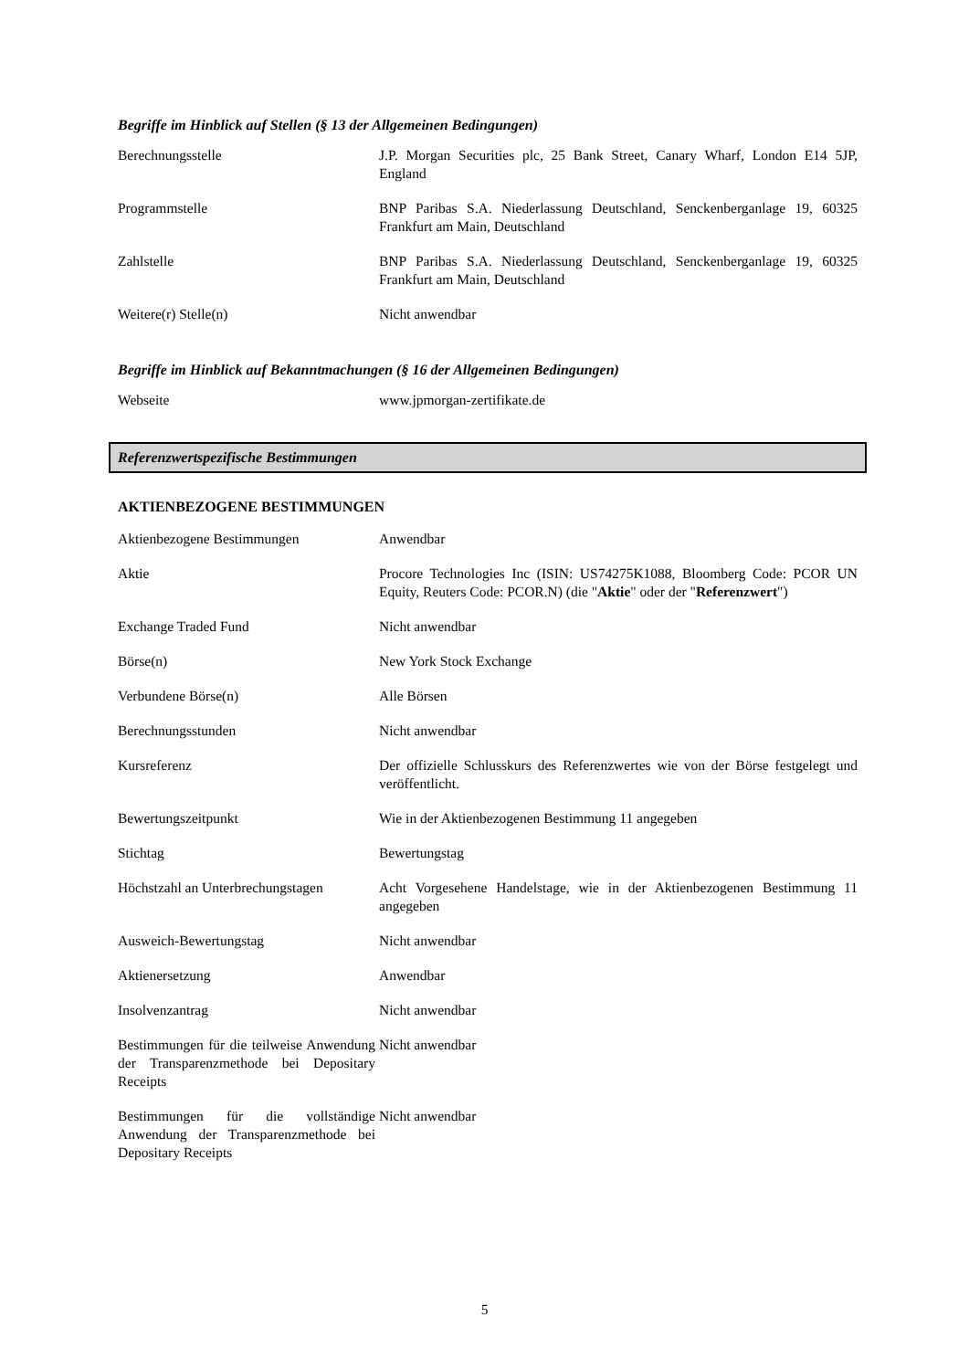Begriffe im Hinblick auf Stellen (§ 13 der Allgemeinen Bedingungen)
| Berechnungsstelle | J.P. Morgan Securities plc, 25 Bank Street, Canary Wharf, London E14 5JP, England |
| Programmstelle | BNP Paribas S.A. Niederlassung Deutschland, Senckenberganlage 19, 60325 Frankfurt am Main, Deutschland |
| Zahlstelle | BNP Paribas S.A. Niederlassung Deutschland, Senckenberganlage 19, 60325 Frankfurt am Main, Deutschland |
| Weitere(r) Stelle(n) | Nicht anwendbar |
Begriffe im Hinblick auf Bekanntmachungen (§ 16 der Allgemeinen Bedingungen)
| Webseite | www.jpmorgan-zertifikate.de |
Referenzwertspezifische Bestimmungen
AKTIENBEZOGENE BESTIMMUNGEN
| Aktienbezogene Bestimmungen | Anwendbar |
| Aktie | Procore Technologies Inc (ISIN: US74275K1088, Bloomberg Code: PCOR UN Equity, Reuters Code: PCOR.N) (die " Aktie " oder der " Referenzwert ") |
| Exchange Traded Fund | Nicht anwendbar |
| Börse(n) | New York Stock Exchange |
| Verbundene Börse(n) | Alle Börsen |
| Berechnungsstunden | Nicht anwendbar |
| Kursreferenz | Der offizielle Schlusskurs des Referenzwertes wie von der Börse festgelegt und veröffentlicht. |
| Bewertungszeitpunkt | Wie in der Aktienbezogenen Bestimmung 11 angegeben |
| Stichtag | Bewertungstag |
| Höchstzahl an Unterbrechungstagen | Acht Vorgesehene Handelstage, wie in der Aktienbezogenen Bestimmung 11 angegeben |
| Ausweich-Bewertungstag | Nicht anwendbar |
| Aktienersetzung | Anwendbar |
| Insolvenzantrag | Nicht anwendbar |
| Bestimmungen für die teilweise Anwendung der Transparenzmethode bei Depositary Receipts | Nicht anwendbar |
| Bestimmungen für die vollständige Anwendung der Transparenzmethode bei Depositary Receipts | Nicht anwendbar |
5